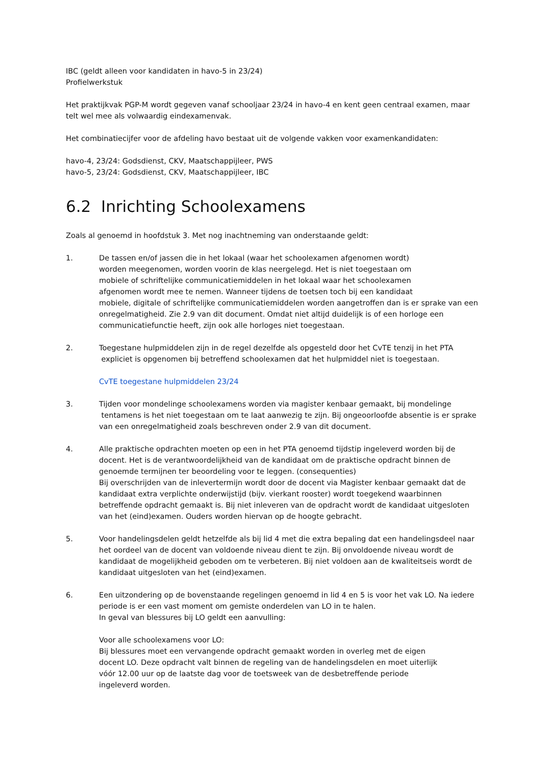IBC (geldt alleen voor kandidaten in havo-5 in 23/24)
Profielwerkstuk
Het praktijkvak PGP-M wordt gegeven vanaf schooljaar 23/24 in havo-4 en kent geen centraal examen, maar telt wel mee als volwaardig eindexamenvak.
Het combinatiecijfer voor de afdeling havo bestaat uit de volgende vakken voor examenkandidaten:
havo-4, 23/24: Godsdienst, CKV, Maatschappijleer, PWS
havo-5, 23/24: Godsdienst, CKV, Maatschappijleer, IBC
6.2 Inrichting Schoolexamens
Zoals al genoemd in hoofdstuk 3. Met nog inachtneming van onderstaande geldt:
1. De tassen en/of jassen die in het lokaal (waar het schoolexamen afgenomen wordt)
worden meegenomen, worden voorin de klas neergelegd. Het is niet toegestaan om
mobiele of schriftelijke communicatiemiddelen in het lokaal waar het schoolexamen
afgenomen wordt mee te nemen. Wanneer tijdens de toetsen toch bij een kandidaat
mobiele, digitale of schriftelijke communicatiemiddelen worden aangetroffen dan is er sprake van een onregelmatigheid. Zie 2.9 van dit document. Omdat niet altijd duidelijk is of een horloge een communicatiefunctie heeft, zijn ook alle horloges niet toegestaan.
2. Toegestane hulpmiddelen zijn in de regel dezelfde als opgesteld door het CvTE tenzij in het PTA
expliciet is opgenomen bij betreffend schoolexamen dat het hulpmiddel niet is toegestaan.
CvTE toegestane hulpmiddelen 23/24
3. Tijden voor mondelinge schoolexamens worden via magister kenbaar gemaakt, bij mondelinge
tentamens is het niet toegestaan om te laat aanwezig te zijn. Bij ongeoorloofde absentie is er sprake van een onregelmatigheid zoals beschreven onder 2.9 van dit document.
4. Alle praktische opdrachten moeten op een in het PTA genoemd tijdstip ingeleverd worden bij de docent. Het is de verantwoordelijkheid van de kandidaat om de praktische opdracht binnen de genoemde termijnen ter beoordeling voor te leggen. (consequenties)
Bij overschrijden van de inlevertermijn wordt door de docent via Magister kenbaar gemaakt dat de kandidaat extra verplichte onderwijstijd (bijv. vierkant rooster) wordt toegekend waarbinnen betreffende opdracht gemaakt is. Bij niet inleveren van de opdracht wordt de kandidaat uitgesloten van het (eind)examen. Ouders worden hiervan op de hoogte gebracht.
5. Voor handelingsdelen geldt hetzelfde als bij lid 4 met die extra bepaling dat een handelingsdeel naar het oordeel van de docent van voldoende niveau dient te zijn. Bij onvoldoende niveau wordt de kandidaat de mogelijkheid geboden om te verbeteren. Bij niet voldoen aan de kwaliteitseis wordt de kandidaat uitgesloten van het (eind)examen.
6. Een uitzondering op de bovenstaande regelingen genoemd in lid 4 en 5 is voor het vak LO. Na iedere periode is er een vast moment om gemiste onderdelen van LO in te halen.
In geval van blessures bij LO geldt een aanvulling:
Voor alle schoolexamens voor LO:
Bij blessures moet een vervangende opdracht gemaakt worden in overleg met de eigen
docent LO. Deze opdracht valt binnen de regeling van de handelingsdelen en moet uiterlijk
vóór 12.00 uur op de laatste dag voor de toetsweek van de desbetreffende periode
ingeleverd worden.